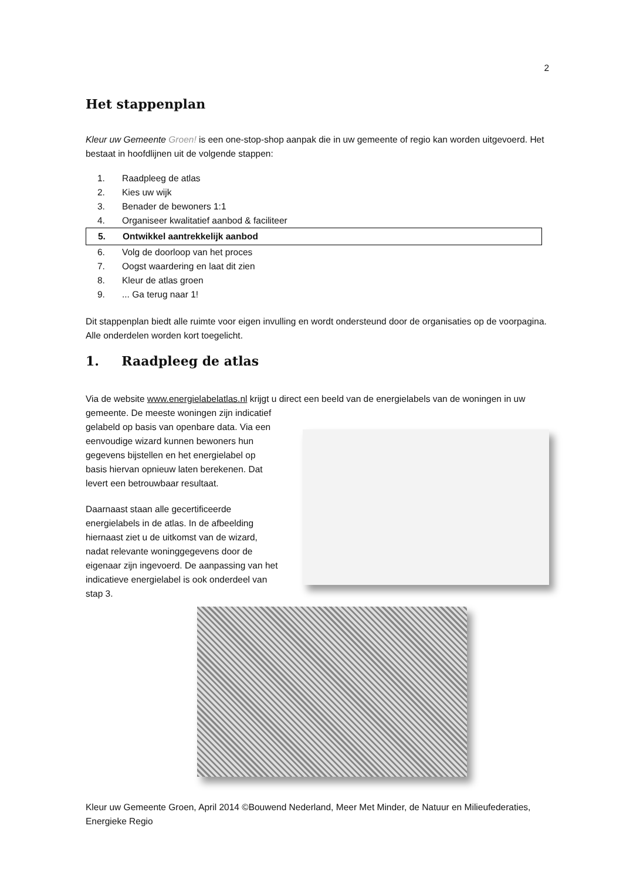2
Het stappenplan
Kleur uw Gemeente Groen! is een one-stop-shop aanpak die in uw gemeente of regio kan worden uitgevoerd. Het bestaat in hoofdlijnen uit de volgende stappen:
1. Raadpleeg de atlas
2. Kies uw wijk
3. Benader de bewoners 1:1
4. Organiseer kwalitatief aanbod & faciliteer
5. Ontwikkel aantrekkelijk aanbod
6. Volg de doorloop van het proces
7. Oogst waardering en laat dit zien
8. Kleur de atlas groen
9.... Ga terug naar 1!
Dit stappenplan biedt alle ruimte voor eigen invulling en wordt ondersteund door de organisaties op de voorpagina. Alle onderdelen worden kort toegelicht.
1. Raadpleeg de atlas
Via de website www.energielabelatlas.nl krijgt u direct een beeld van de energielabels van de woningen in uw
gemeente. De meeste woningen zijn indicatief gelabeld op basis van openbare data. Via een eenvoudige wizard kunnen bewoners hun gegevens bijstellen en het energielabel op basis hiervan opnieuw laten berekenen. Dat levert een betrouwbaar resultaat.
Daarnaast staan alle gecertificeerde energielabels in de atlas. In de afbeelding hiernaast ziet u de uitkomst van de wizard, nadat relevante woninggegevens door de eigenaar zijn ingevoerd. De aanpassing van het indicatieve energielabel is ook onderdeel van stap 3.
Kleur uw Gemeente Groen, April 2014 ©Bouwend Nederland, Meer Met Minder, de Natuur en Milieufederaties, Energieke Regio